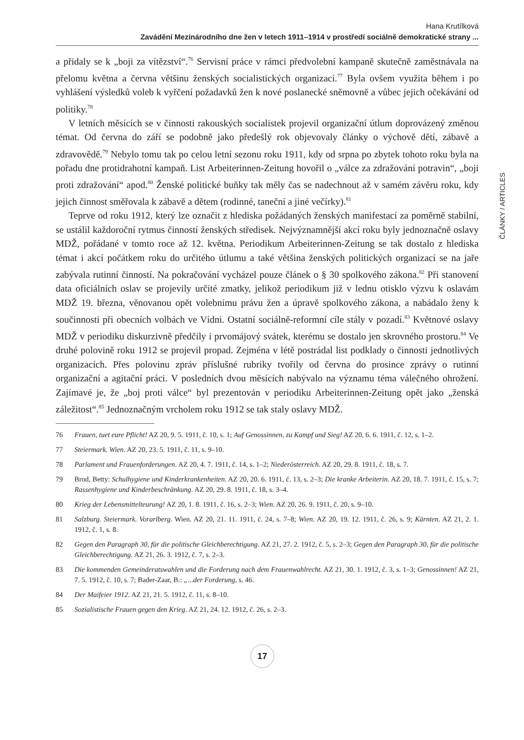Hana Krutílková
Zavádění Mezinárodního dne žen v letech 1911–1914 v prostředí sociálně demokratické strany ...
ČLÁNKY / ARTICLES
a přidaly se k „boji za vítězství“.<sup>76</sup> Servisní práce v rámci předvolební kampaně skutečně zaměstnávala na přelomu května a června většinu ženských socialistických organizací.<sup>77</sup> Byla ovšem využita během i po vyhlášení výsledků voleb k vyřčení požadavků žen k nové poslanecké sněmovně a vůbec jejich očekávání od politiky.<sup>78</sup>
V letních měsících se v činnosti rakouských socialistek projevil organizační útlum doprovázený změnou témat. Od června do září se podobně jako předešlý rok objevovaly články o výchově dětí, zábavě a zdravovědě.<sup>79</sup> Nebylo tomu tak po celou letní sezonu roku 1911, kdy od srpna po zbytek tohoto roku byla na pořadu dne protidrahotní kampaň. List Arbeiterinnen-Zeitung hovořil o „válce za zdražování potravin“, „boji proti zdražování“ apod.<sup>80</sup> Ženské politické buňky tak měly čas se nadechnout až v samém závěru roku, kdy jejich činnost směřovala k zábavě a dětem (rodinné, taneční a jiné večírky).<sup>81</sup>
Teprve od roku 1912, který lze označit z hlediska požádaných ženských manifestací za poměrně stabilní, se ustálil každoroční rytmus činností ženských středisek. Nejvýznamnější akcí roku byly jednoznačně oslavy MDŽ, pořádané v tomto roce až 12. května. Periodikum Arbeiterinnen-Zeitung se tak dostalo z hlediska témat i akcí počátkem roku do určitého útlumu a také většina ženských politických organizací se na jaře zabývala rutinní činností. Na pokračování vycházel pouze článek o § 30 spolkového zákona.<sup>82</sup> Při stanovení data oficiálních oslav se projevily určité zmatky, jelikož periodikum již v lednu otisklo výzvu k oslavám MDŽ 19. března, věnovanou opět volebnímu právu žen a úpravě spolkového zákona, a nabádalo ženy k součinnosti při obecních volbách ve Vídni. Ostatní sociálně-reformní cíle stály v pozadí.<sup>83</sup> Květnové oslavy MDŽ v periodiku diskurzivně předčily i prvomájový svátek, kterému se dostalo jen skrovného prostoru.<sup>84</sup> Ve druhé polovině roku 1912 se projevil propad. Zejména v létě postrádal list podklady o činnosti jednotlivých organizacích. Přes polovinu zpráv příslušné rubriky tvořily od června do prosince zprávy o rutinní organizační a agitační práci. V posledních dvou měsících nabývalo na významu téma válečného ohrožení. Zajímavé je, že „boj proti válce“ byl prezentován v periodiku Arbeiterinnen-Zeitung opět jako „ženská záležitost“.<sup>85</sup> Jednoznačným vrcholem roku 1912 se tak staly oslavy MDŽ.
76 Frauen, tuet eure Pflicht! AZ 20, 9. 5. 1911, č. 10, s. 1; Auf Genossinnen, zu Kampf und Sieg! AZ 20, 6. 6. 1911, č. 12, s. 1–2.
77 Steiermark. Wien. AZ 20, 23. 5. 1911, č. 11, s. 9–10.
78 Parlament und Frauenforderungen. AZ 20, 4. 7. 1911, č. 14, s. 1–2; Niederösterreich. AZ 20, 29. 8. 1911, č. 18, s. 7.
79 Brod, Betty: Schulhygiene und Kinderkrankenheiten. AZ 20, 20. 6. 1911, č. 13, s. 2–3; Die kranke Arbeiterin. AZ 20, 18. 7. 1911, č. 15, s. 7; Rassenhygiene und Kinderbeschränkung. AZ 20, 29. 8. 1911, č. 18, s. 3–4.
80 Krieg der Lebensmittelteurung! AZ 20, 1. 8. 1911, č. 16, s. 2–3; Wien. AZ 20, 26. 9. 1911, č. 20, s. 9–10.
81 Salzburg. Steiermark. Vorarlberg. Wien. AZ 20, 21. 11. 1911, č. 24, s. 7–8; Wien. AZ 20, 19. 12. 1911, č. 26, s. 9; Kärnten. AZ 21, 2. 1. 1912, č. 1, s. 8.
82 Gegen den Paragraph 30, für die politische Gleichberechtigung. AZ 21, 27. 2. 1912, č. 5, s. 2–3; Gegen den Paragraph 30, für die politische Gleichberechtigung. AZ 21, 26. 3. 1912, č. 7, s. 2–3.
83 Die kommenden Gemeinderatswahlen und die Forderung nach dem Frauenwahlrecht. AZ 21, 30. 1. 1912, č. 3, s. 1–3; Genossinnen! AZ 21, 7. 5. 1912, č. 10, s. 7; Bader-Zaar, B.: „...der Forderung, s. 46.
84 Der Maifeier 1912. AZ 21, 21. 5. 1912, č. 11, s. 8–10.
85 Sozialistische Frauen gegen den Krieg. AZ 21, 24. 12. 1912, č. 26, s. 2–3.
17